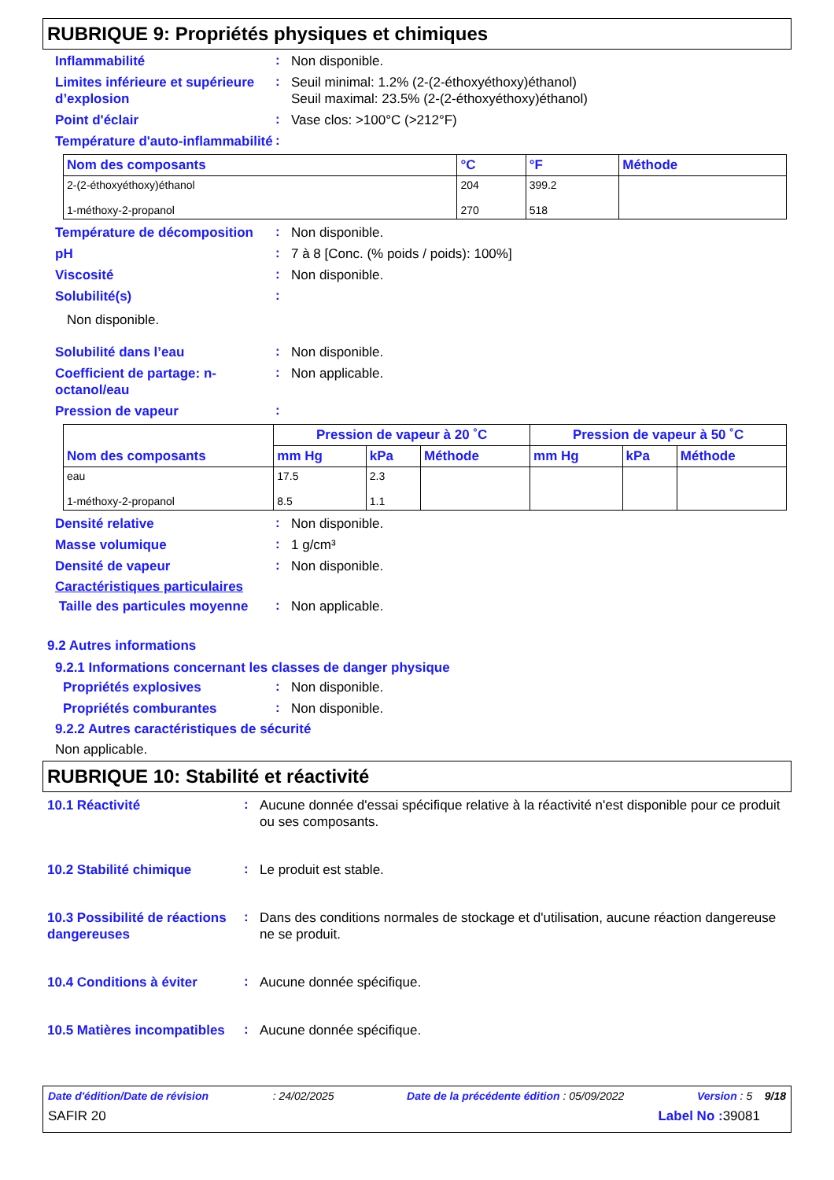RUBRIQUE 9: Propriétés physiques et chimiques
Inflammabilité
:
Non disponible.
Limites inférieure et supérieure d’explosion
:
Seuil minimal: 1.2% (2-(2-éthoxyéthoxy)éthanol)
Seuil maximal: 23.5% (2-(2-éthoxyéthoxy)éthanol)
Point d'éclair
:
Vase clos: >100°C (>212°F)
Température d'auto-inflammabilité
:
| Nom des composants | °C | °F | Méthode |
| --- | --- | --- | --- |
| 2-(2-éthoxyéthoxy)éthanol 1-méthoxy-2-propanol | 204 270 | 399.2 518 | |
Température de décomposition
:
Non disponible.
pH
:
7 à 8 [Conc. (% poids / poids): 100%]
Viscosité
:
Non disponible.
Solubilité(s)
:
Non disponible.
Solubilité dans l’eau
:
Non disponible.
Coefficient de partage: n-octanol/eau
:
Non applicable.
Pression de vapeur
:
| Nom des composants | Pression de vapeur à 20 ˚C | | | Pression de vapeur à 50 ˚C | | |
| --- | --- | --- | --- | --- | --- | --- |
| | mm Hg | kPa | Méthode | mm Hg | kPa | Méthode |
| eau 1-méthoxy-2-propanol | 17.5 8.5 | 2.3 1.1 | | | | |
Densité relative
:
Non disponible.
Masse volumique
:
1 g/cm³
Densité de vapeur
:
Non disponible.
Caractéristiques particulaires
Taille des particules moyenne
:
Non applicable.
9.2 Autres informations
9.2.1 Informations concernant les classes de danger physique
Propriétés explosives
:
Non disponible.
Propriétés comburantes
:
Non disponible.
9.2.2 Autres caractéristiques de sécurité
Non applicable.
RUBRIQUE 10: Stabilité et réactivité
10.1 Réactivité
:
Aucune donnée d'essai spécifique relative à la réactivité n'est disponible pour ce produit ou ses composants.
10.2 Stabilité chimique
:
Le produit est stable.
10.3 Possibilité de réactions dangereuses
:
Dans des conditions normales de stockage et d'utilisation, aucune réaction dangereuse ne se produit.
10.4 Conditions à éviter
:
Aucune donnée spécifique.
10.5 Matières incompatibles
:
Aucune donnée spécifique.
Date d'édition/Date de révision : 24/02/2025 Date de la précédente édition : 05/09/2022 Version : 5 9/18
SAFIR 20 Label No : 39081